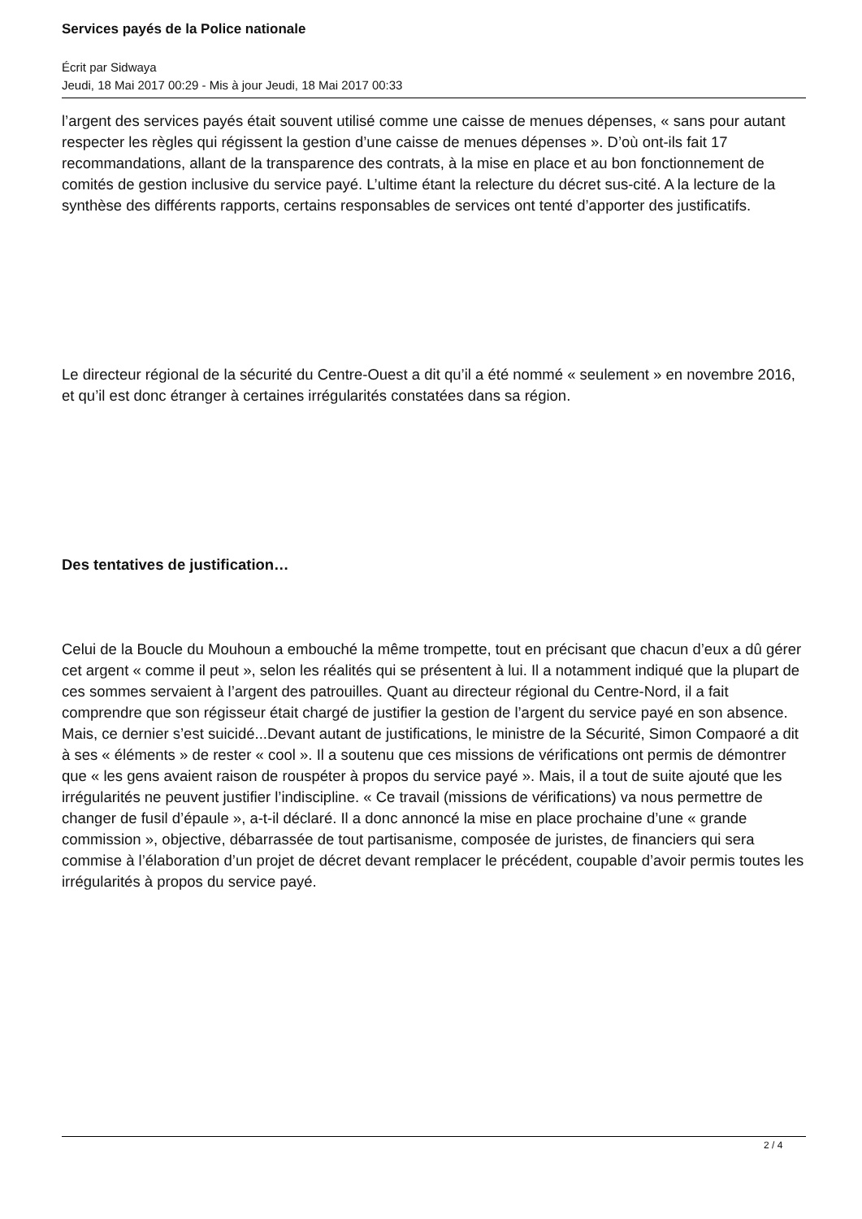Services payés de la Police nationale
Écrit par Sidwaya
Jeudi, 18 Mai 2017 00:29 - Mis à jour Jeudi, 18 Mai 2017 00:33
l’argent des services payés était souvent utilisé comme une caisse de menues dépenses, « sans pour autant respecter les règles qui régissent la gestion d’une caisse de menues dépenses ». D’où ont-ils fait 17 recommandations, allant de la transparence des contrats, à la mise en place et au bon fonctionnement de comités de gestion inclusive du service payé. L’ultime étant la relecture du décret sus-cité. A la lecture de la synthèse des différents rapports, certains responsables de services ont tenté d’apporter des justificatifs.
Le directeur régional de la sécurité du Centre-Ouest a dit qu’il a été nommé « seulement » en novembre 2016, et qu’il est donc étranger à certaines irrégularités constatées dans sa région.
Des tentatives de justification…
Celui de la Boucle du Mouhoun a embouché la même trompette, tout en précisant que chacun d’eux a dû gérer cet argent « comme il peut », selon les réalités qui se présentent à lui. Il a notamment indiqué que la plupart de ces sommes servaient à l’argent des patrouilles. Quant au directeur régional du Centre-Nord, il a fait comprendre que son régisseur était chargé de justifier la gestion de l’argent du service payé en son absence. Mais, ce dernier s’est suicidé...Devant autant de justifications, le ministre de la Sécurité, Simon Compaoré a dit à ses « éléments » de rester « cool ». Il a soutenu que ces missions de vérifications ont permis de démontrer que « les gens avaient raison de rouspéter à propos du service payé ». Mais, il a tout de suite ajouté que les irrégularités ne peuvent justifier l’indiscipline. « Ce travail (missions de vérifications) va nous permettre de changer de fusil d’épaule », a-t-il déclaré. Il a donc annoncé la mise en place prochaine d’une « grande commission », objective, débarrassée de tout partisanisme, composée de juristes, de financiers qui sera commise à l’élaboration d’un projet de décret devant remplacer le précédent, coupable d’avoir permis toutes les irrégularités à propos du service payé.
2 / 4